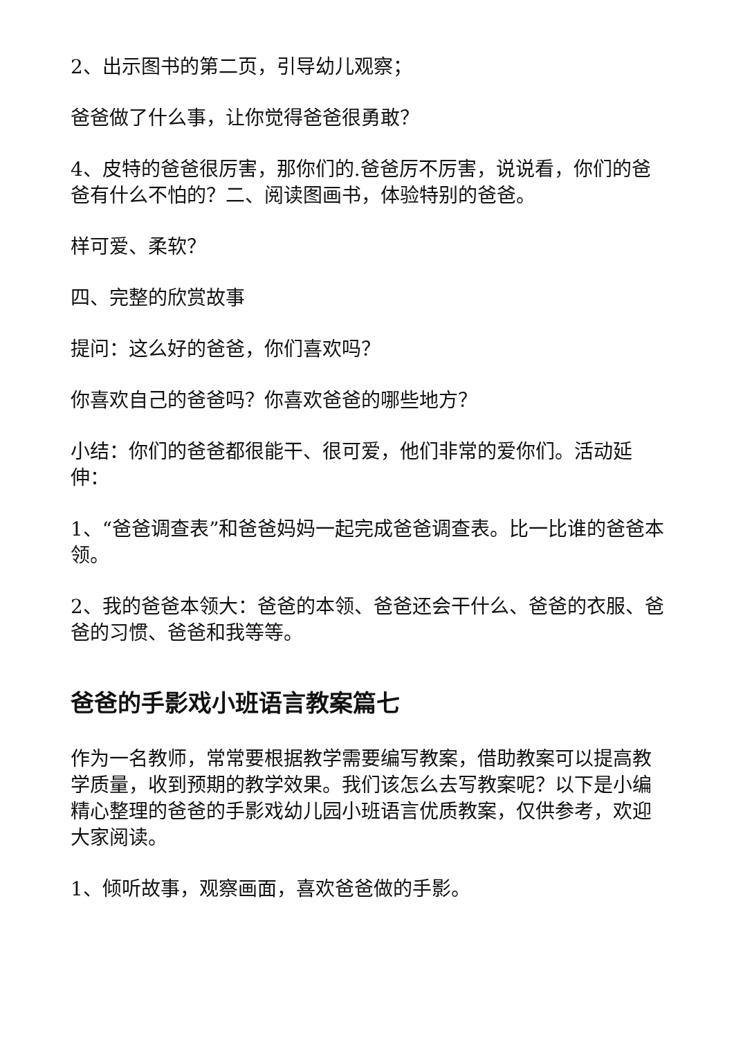2、出示图书的第二页，引导幼儿观察；
爸爸做了什么事，让你觉得爸爸很勇敢？
4、皮特的爸爸很厉害，那你们的.爸爸厉不厉害，说说看，你们的爸爸有什么不怕的？二、阅读图画书，体验特别的爸爸。
样可爱、柔软？
四、完整的欣赏故事
提问：这么好的爸爸，你们喜欢吗？
你喜欢自己的爸爸吗？你喜欢爸爸的哪些地方？
小结：你们的爸爸都很能干、很可爱，他们非常的爱你们。活动延伸：
1、“爸爸调查表”和爸爸妈妈一起完成爸爸调查表。比一比谁的爸爸本领。
2、我的爸爸本领大：爸爸的本领、爸爸还会干什么、爸爸的衣服、爸爸的习惯、爸爸和我等等。
爸爸的手影戏小班语言教案篇七
作为一名教师，常常要根据教学需要编写教案，借助教案可以提高教学质量，收到预期的教学效果。我们该怎么去写教案呢？以下是小编精心整理的爸爸的手影戏幼儿园小班语言优质教案，仅供参考，欢迎大家阅读。
1、倾听故事，观察画面，喜欢爸爸做的手影。